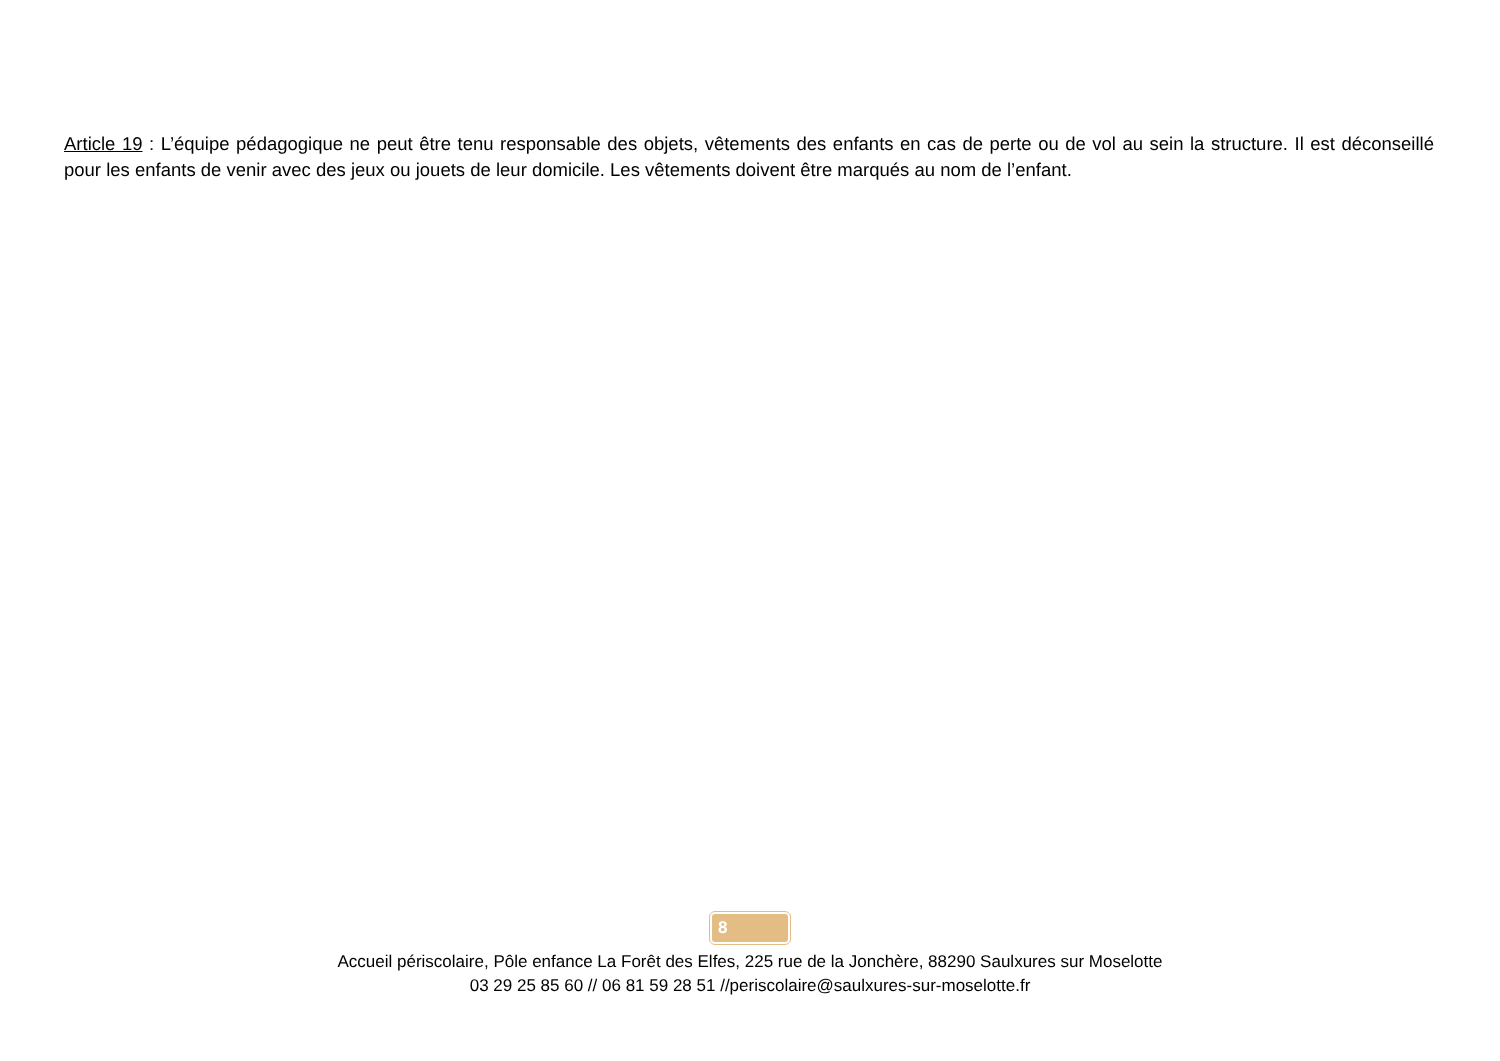Article 19 : L’équipe pédagogique ne peut être tenu responsable des objets, vêtements des enfants en cas de perte ou de vol au sein la structure. Il est déconseillé pour les enfants de venir avec des jeux ou jouets de leur domicile. Les vêtements doivent être marqués au nom de l’enfant.
8
Accueil périscolaire, Pôle enfance La Forêt des Elfes, 225 rue de la Jonchère, 88290 Saulxures sur Moselotte
03 29 25 85 60 // 06 81 59 28 51 //periscolaire@saulxures-sur-moselotte.fr